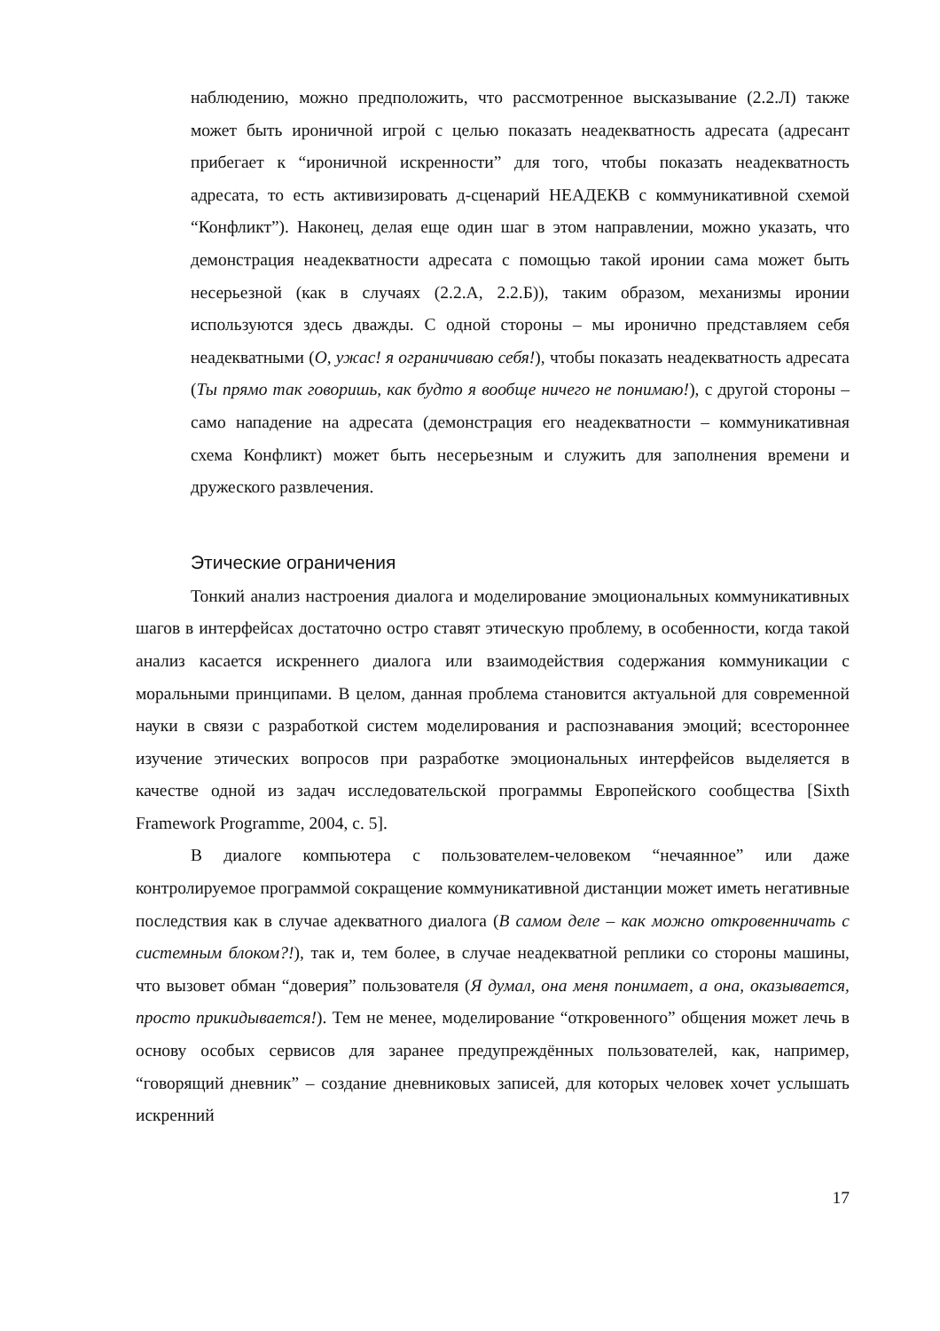наблюдению, можно предположить, что рассмотренное высказывание (2.2.Л) также может быть ироничной игрой с целью показать неадекватность адресата (адресант прибегает к “ироничной искренности” для того, чтобы показать неадекватность адресата, то есть активизировать д-сценарий НЕАДЕКВ с коммуникативной схемой “Конфликт”). Наконец, делая еще один шаг в этом направлении, можно указать, что демонстрация неадекватности адресата с помощью такой иронии сама может быть несерьезной (как в случаях (2.2.А, 2.2.Б)), таким образом, механизмы иронии используются здесь дважды. С одной стороны – мы иронично представляем себя неадекватными (О, ужас! я ограничиваю себя!), чтобы показать неадекватность адресата (Ты прямо так говоришь, как будто я вообще ничего не понимаю!), с другой стороны – само нападение на адресата (демонстрация его неадекватности – коммуникативная схема Конфликт) может быть несерьезным и служить для заполнения времени и дружеского развлечения.
Этические ограничения
Тонкий анализ настроения диалога и моделирование эмоциональных коммуникативных шагов в интерфейсах достаточно остро ставят этическую проблему, в особенности, когда такой анализ касается искреннего диалога или взаимодействия содержания коммуникации с моральными принципами. В целом, данная проблема становится актуальной для современной науки в связи с разработкой систем моделирования и распознавания эмоций; всестороннее изучение этических вопросов при разработке эмоциональных интерфейсов выделяется в качестве одной из задач исследовательской программы Европейского сообщества [Sixth Framework Programme, 2004, с. 5].
В диалоге компьютера с пользователем-человеком “нечаянное” или даже контролируемое программой сокращение коммуникативной дистанции может иметь негативные последствия как в случае адекватного диалога (В самом деле – как можно откровенничать с системным блоком?!), так и, тем более, в случае неадекватной реплики со стороны машины, что вызовет обман “доверия” пользователя (Я думал, она меня понимает, а она, оказывается, просто прикидывается!). Тем не менее, моделирование “откровенного” общения может лечь в основу особых сервисов для заранее предупреждённых пользователей, как, например, “говорящий дневник” – создание дневниковых записей, для которых человек хочет услышать искренний
17